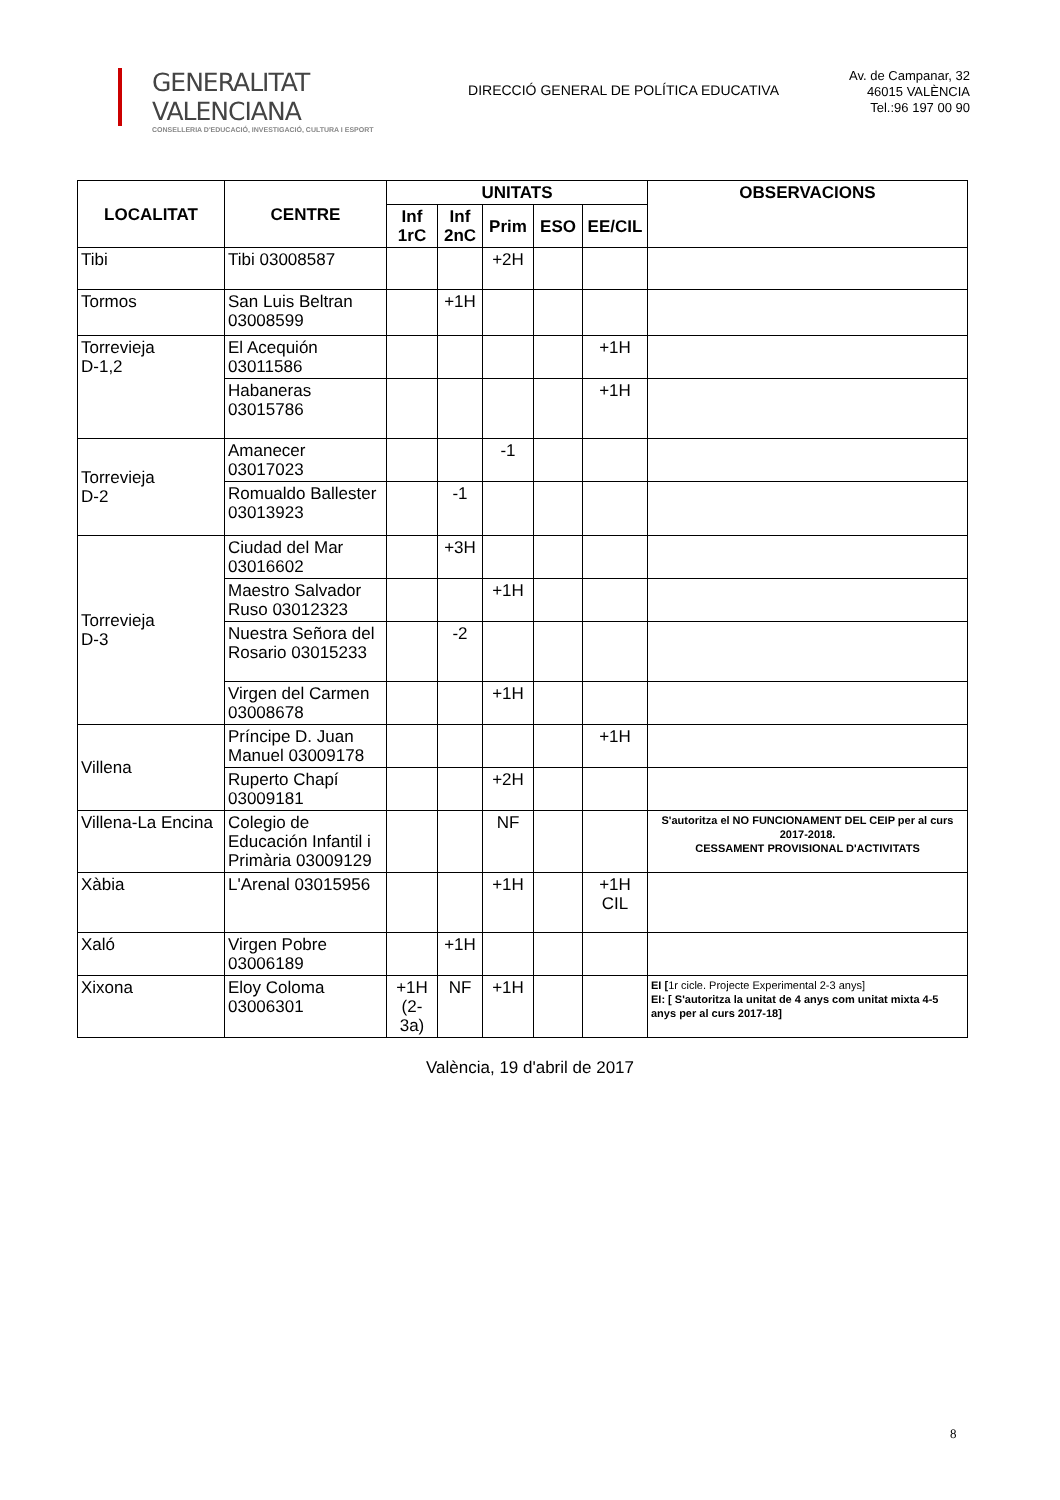GENERALITAT VALENCIANA
CONSELLERIA D'EDUCACIÓ, INVESTIGACIÓ, CULTURA I ESPORT
DIRECCIÓ GENERAL DE POLÍTICA EDUCATIVA
Av. de Campanar, 32
46015 VALÈNCIA
Tel.:96 197 00 90
| LOCALITAT | CENTRE | UNITATS | | | | | OBSERVACIONS |
| --- | --- | --- | --- | --- | --- | --- | --- |
| | | Inf 1rC | Inf 2nC | Prim | ESO | EE/CIL | |
| Tibi | Tibi 03008587 | | | +2H | | | |
| Tormos | San Luis Beltran 03008599 | | +1H | | | | |
| Torrevieja D-1,2 | El Acequión 03011586 | | | | | +1H | |
| | Habaneras 03015786 | | | | | +1H | |
| Torrevieja D-2 | Amanecer 03017023 | | | -1 | | | |
| | Romualdo Ballester 03013923 | | -1 | | | | |
| Torrevieja D-3 | Ciudad del Mar 03016602 | | +3H | | | | |
| | Maestro Salvador Ruso 03012323 | | | +1H | | | |
| | Nuestra Señora del Rosario 03015233 | | -2 | | | | |
| | Virgen del Carmen 03008678 | | | +1H | | | |
| Villena | Príncipe D. Juan Manuel 03009178 | | | | | +1H | |
| | Ruperto Chapí 03009181 | | | +2H | | | |
| Villena-La Encina | Colegio de Educación Infantil i Primària 03009129 | | | NF | | | S'autoritza el NO FUNCIONAMENT DEL CEIP per al curs 2017-2018. CESSAMENT PROVISIONAL D'ACTIVITATS |
| Xàbia | L'Arenal 03015956 | | | +1H | | +1H CIL | |
| Xaló | Virgen Pobre 03006189 | | +1H | | | | |
| Xixona | Eloy Coloma 03006301 | +1H (2-3a) | NF | +1H | | | EI [ 1r cicle. Projecte Experimental 2-3 anys] EI: [ S'autoritza la unitat de 4 anys com unitat mixta 4-5 anys per al curs 2017-18] |
València, 19 d'abril de 2017
8